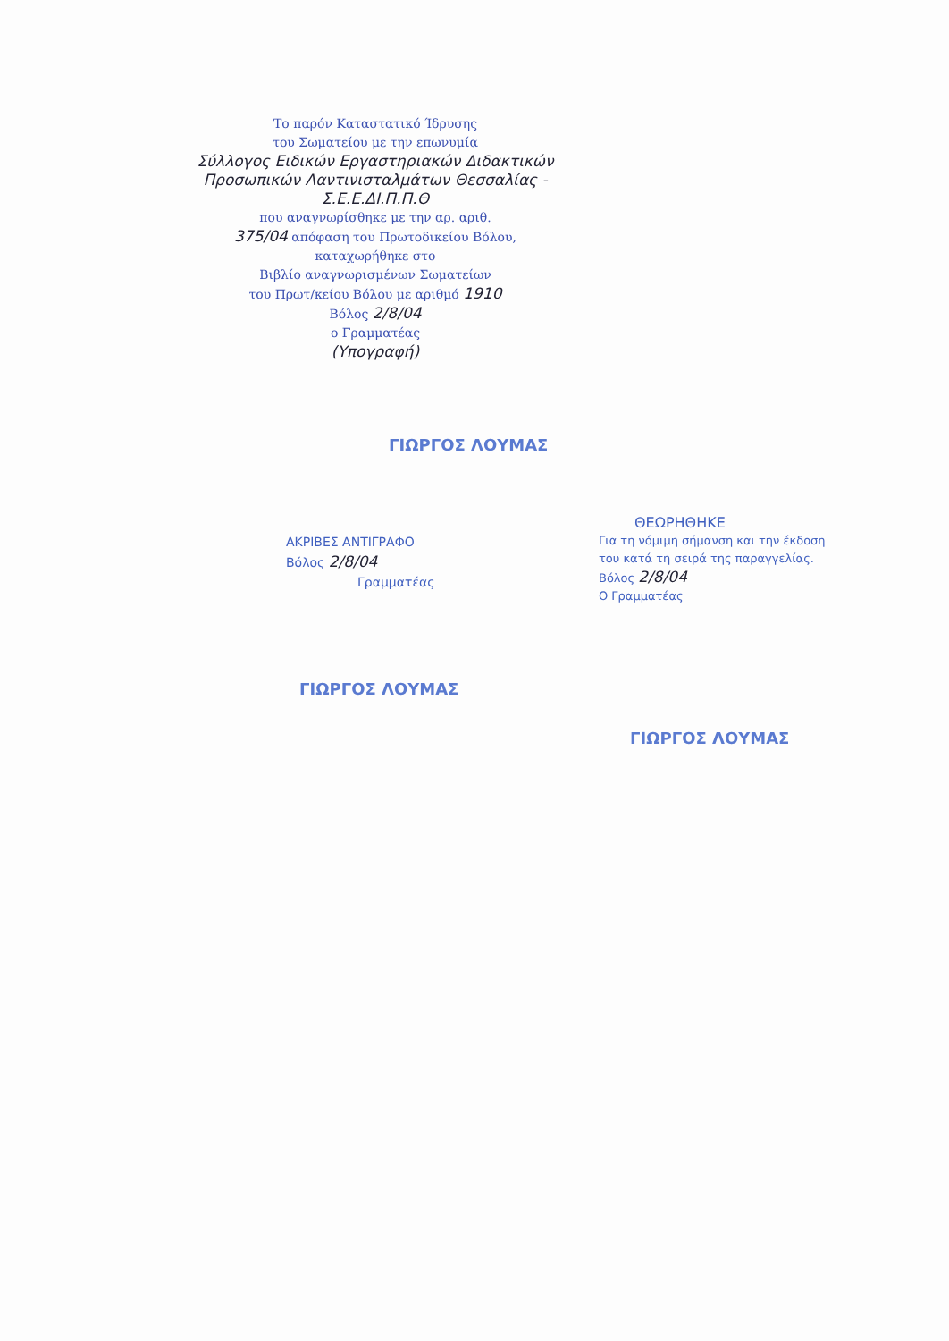Το παρόν Καταστατικό Ίδρυσης
του Σωματείου με την επωνυμία
Σύλλογος Ειδικών Εργαστηριακών Διδακτικών Προσωπικών Λαντινισταλμάτων Θεσσαλίας - Σ.Ε.Ε.ΔΙ.Π.Π.Θ
που αναγνωρίσθηκε με την αρ. αριθ.
375/04 απόφαση του Πρωτοδικείου Βόλου, καταχωρήθηκε στο
Βιβλίο αναγνωρισμένων Σωματείων
του Πρωτ/κείου Βόλου με αριθμό 1910
Βόλος 2/8/04
ο Γραμματέας
(Υπογραφή)
ΓΙΩΡΓΟΣ ΛΟΥΜΑΣ
ΑΚΡΙΒΕΣ ΑΝΤΙΓΡΑΦΟ
Βόλος 2/8/04
Γραμματέας
ΓΙΩΡΓΟΣ ΛΟΥΜΑΣ
ΘΕΩΡΗΘΗΚΕ
Για τη νόμιμη σήμανση και την έκδοση του κατά τη σειρά της παραγγελίας.
Βόλος 2/8/04
Ο Γραμματέας
ΓΙΩΡΓΟΣ ΛΟΥΜΑΣ